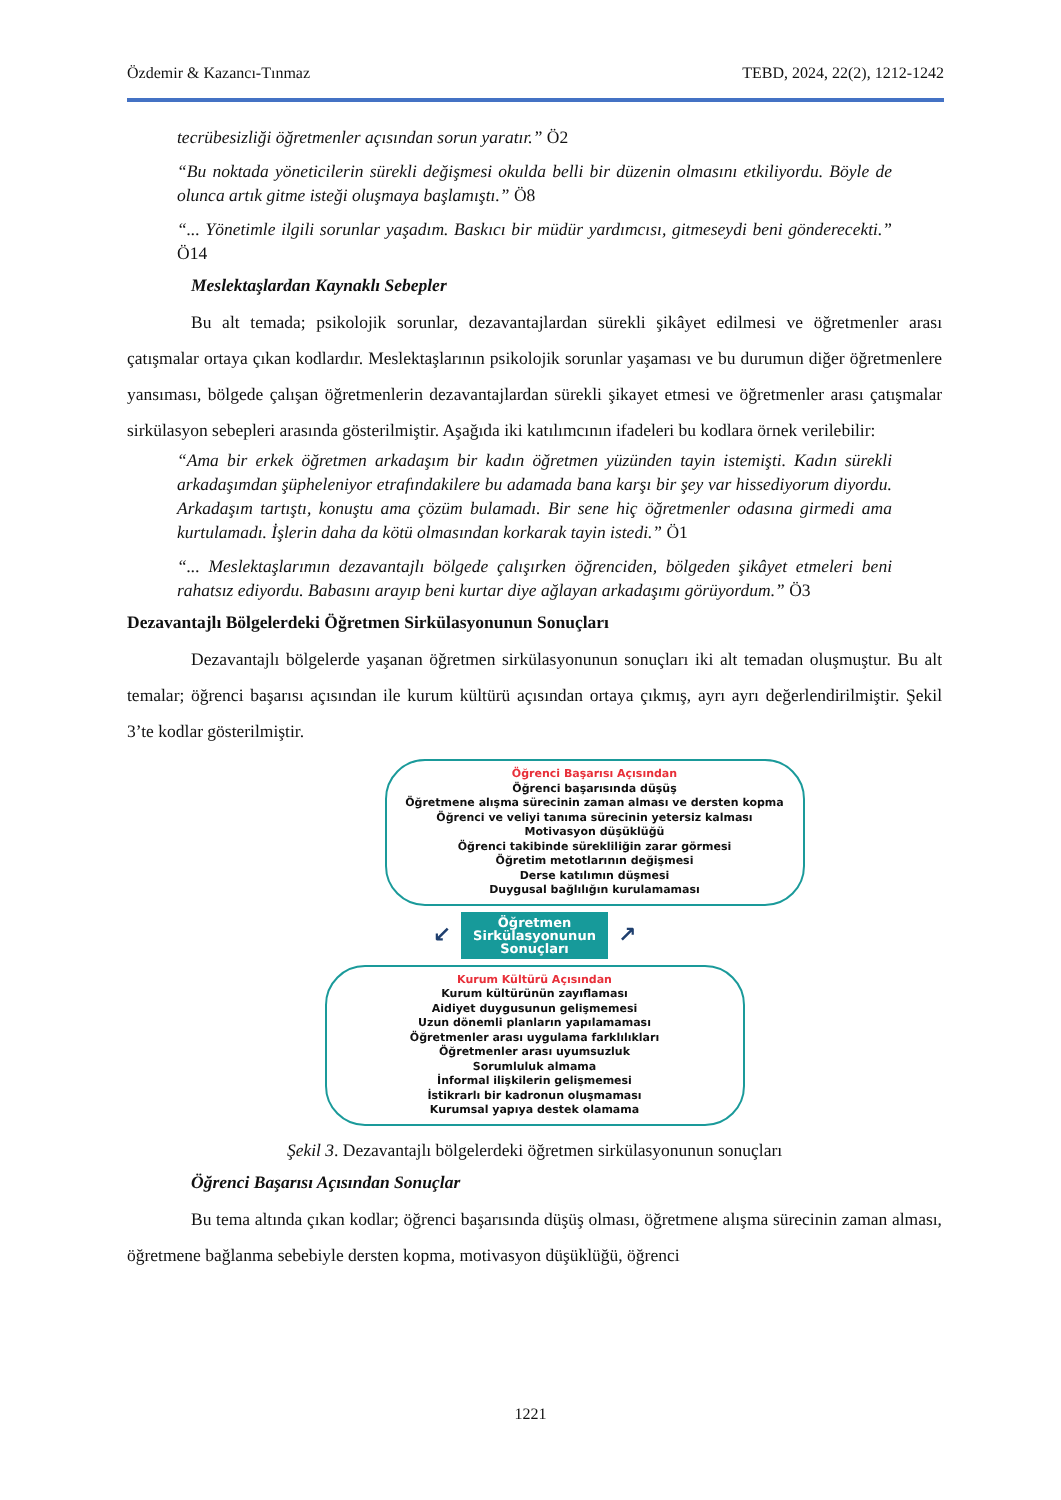Özdemir & Kazancı-Tınmaz TEBD, 2024, 22(2), 1212-1242
tecrübesizliği öğretmenler açısından sorun yaratır.” Ö2
“Bu noktada yöneticilerin sürekli değişmesi okulda belli bir düzenin olmasını etkiliyordu. Böyle de olunca artık gitme isteği oluşmaya başlamıştı.” Ö8
“... Yönetimle ilgili sorunlar yaşadım. Baskıcı bir müdür yardımcısı, gitmeseydi beni gönderecekti.” Ö14
Meslektaşlardan Kaynaklı Sebepler
Bu alt temada; psikolojik sorunlar, dezavantajlardan sürekli şikâyet edilmesi ve öğretmenler arası çatışmalar ortaya çıkan kodlardır. Meslektaşlarının psikolojik sorunlar yaşaması ve bu durumun diğer öğretmenlere yansıması, bölgede çalışan öğretmenlerin dezavantajlardan sürekli şikayet etmesi ve öğretmenler arası çatışmalar sirkülasyon sebepleri arasında gösterilmiştir. Aşağıda iki katılımcının ifadeleri bu kodlara örnek verilebilir:
“Ama bir erkek öğretmen arkadaşım bir kadın öğretmen yüzünden tayin istemişti. Kadın sürekli arkadaşımdan şüpheleniyor etrafındakilere bu adamada bana karşı bir şey var hissediyorum diyordu. Arkadaşım tartıştı, konuştu ama çözüm bulamadı. Bir sene hiç öğretmenler odasına girmedi ama kurtulamadı. İşlerin daha da kötü olmasından korkarak tayin istedi.” Ö1
“... Meslektaşlarımın dezavantajlı bölgede çalışırken öğrenciden, bölgeden şikâyet etmeleri beni rahatsız ediyordu. Babasını arayıp beni kurtar diye ağlayan arkadaşımı görüyordum.” Ö3
Dezavantajlı Bölgelerdeki Öğretmen Sirkülasyonunun Sonuçları
Dezavantajlı bölgelerde yaşanan öğretmen sirkülasyonunun sonuçları iki alt temadan oluşmuştur. Bu alt temalar; öğrenci başarısı açısından ile kurum kültürü açısından ortaya çıkmış, ayrı ayrı değerlendirilmiştir. Şekil 3’te kodlar gösterilmiştir.
Öğrenci Başarısı Açısından
Öğrenci başarısında düşüş
Öğretmene alışma sürecinin zaman alması ve dersten kopma
Öğrenci ve veliyi tanıma sürecinin yetersiz kalması
Motivasyon düşüklüğü
Öğrenci takibinde sürekliliğin zarar görmesi
Öğretim metotlarının değişmesi
Derse katılımın düşmesi
Duygusal bağlılığın kurulamaması
↙
Öğretmen
Sirkülasyonunun
Sonuçları
↗
Kurum Kültürü Açısından
Kurum kültürünün zayıflaması
Aidiyet duygusunun gelişmemesi
Uzun dönemli planların yapılamaması
Öğretmenler arası uygulama farklılıkları
Öğretmenler arası uyumsuzluk
Sorumluluk almama
İnformal ilişkilerin gelişmemesi
İstikrarlı bir kadronun oluşmaması
Kurumsal yapıya destek olamama
Şekil 3. Dezavantajlı bölgelerdeki öğretmen sirkülasyonunun sonuçları
Öğrenci Başarısı Açısından Sonuçlar
Bu tema altında çıkan kodlar; öğrenci başarısında düşüş olması, öğretmene alışma sürecinin zaman alması, öğretmene bağlanma sebebiyle dersten kopma, motivasyon düşüklüğü, öğrenci
1221